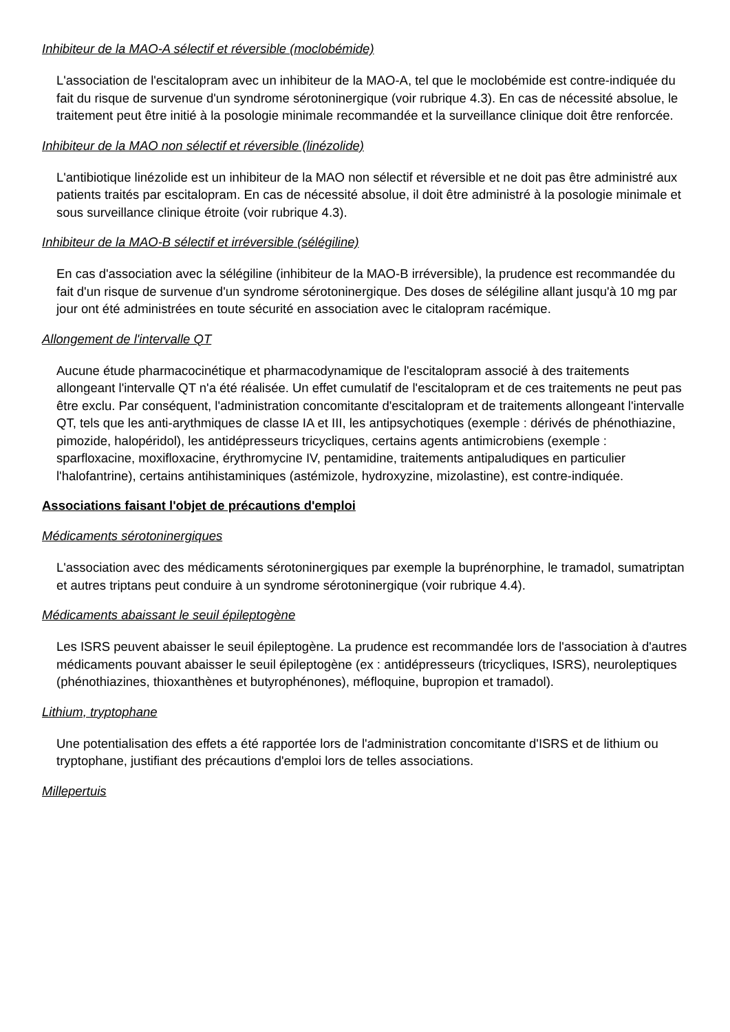Inhibiteur de la MAO-A sélectif et réversible (moclobémide)
L'association de l'escitalopram avec un inhibiteur de la MAO-A, tel que le moclobémide est contre-indiquée du fait du risque de survenue d'un syndrome sérotoninergique (voir rubrique 4.3). En cas de nécessité absolue, le traitement peut être initié à la posologie minimale recommandée et la surveillance clinique doit être renforcée.
Inhibiteur de la MAO non sélectif et réversible (linézolide)
L'antibiotique linézolide est un inhibiteur de la MAO non sélectif et réversible et ne doit pas être administré aux patients traités par escitalopram. En cas de nécessité absolue, il doit être administré à la posologie minimale et sous surveillance clinique étroite (voir rubrique 4.3).
Inhibiteur de la MAO-B sélectif et irréversible (sélégiline)
En cas d'association avec la sélégiline (inhibiteur de la MAO-B irréversible), la prudence est recommandée du fait d'un risque de survenue d'un syndrome sérotoninergique. Des doses de sélégiline allant jusqu'à 10 mg par jour ont été administrées en toute sécurité en association avec le citalopram racémique.
Allongement de l'intervalle QT
Aucune étude pharmacocinétique et pharmacodynamique de l'escitalopram associé à des traitements allongeant l'intervalle QT n'a été réalisée. Un effet cumulatif de l'escitalopram et de ces traitements ne peut pas être exclu. Par conséquent, l'administration concomitante d'escitalopram et de traitements allongeant l'intervalle QT, tels que les anti-arythmiques de classe IA et III, les antipsychotiques (exemple : dérivés de phénothiazine, pimozide, halopéridol), les antidépresseurs tricycliques, certains agents antimicrobiens (exemple : sparfloxacine, moxifloxacine, érythromycine IV, pentamidine, traitements antipaludiques en particulier l'halofantrine), certains antihistaminiques (astémizole, hydroxyzine, mizolastine), est contre-indiquée.
Associations faisant l'objet de précautions d'emploi
Médicaments sérotoninergiques
L'association avec des médicaments sérotoninergiques par exemple la buprénorphine, le tramadol, sumatriptan et autres triptans peut conduire à un syndrome sérotoninergique (voir rubrique 4.4).
Médicaments abaissant le seuil épileptogène
Les ISRS peuvent abaisser le seuil épileptogène. La prudence est recommandée lors de l'association à d'autres médicaments pouvant abaisser le seuil épileptogène (ex : antidépresseurs (tricycliques, ISRS), neuroleptiques (phénothiazines, thioxanthènes et butyrophénones), méfloquine, bupropion et tramadol).
Lithium, tryptophane
Une potentialisation des effets a été rapportée lors de l'administration concomitante d'ISRS et de lithium ou tryptophane, justifiant des précautions d'emploi lors de telles associations.
Millepertuis